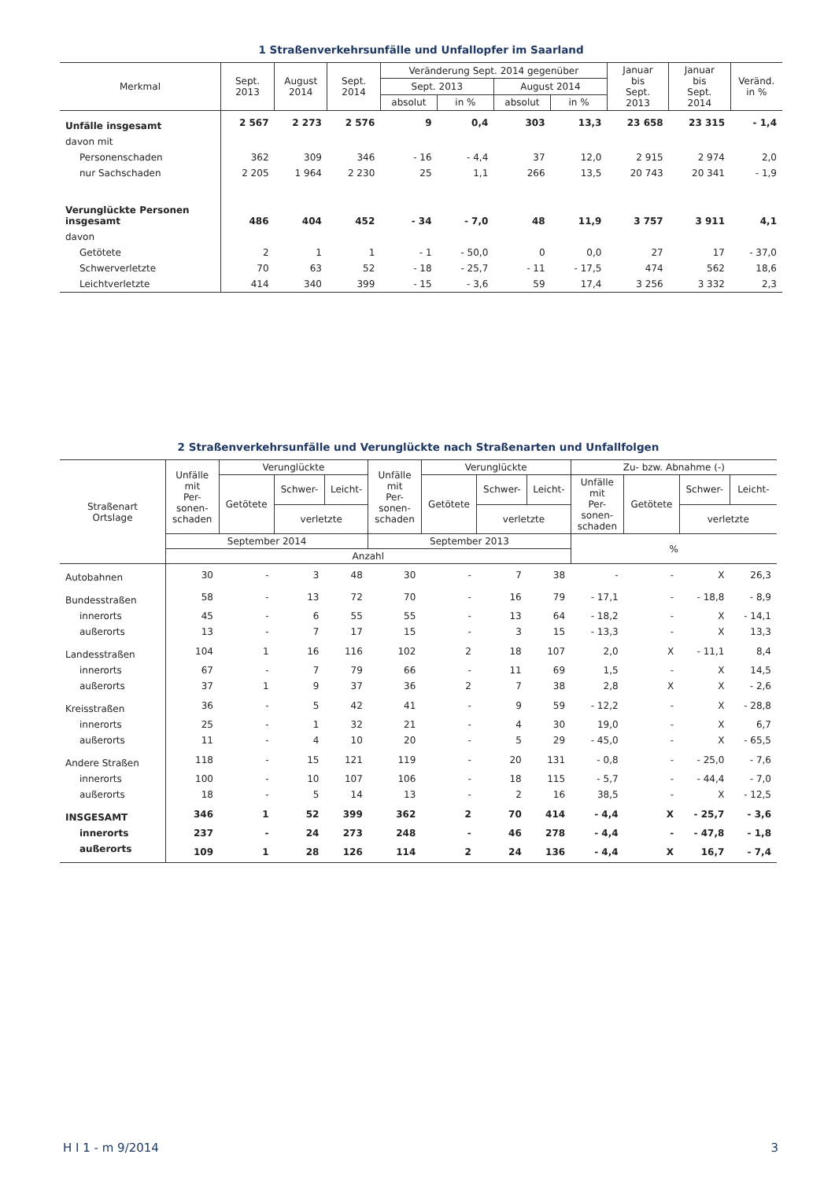1 Straßenverkehrsunfälle und Unfallopfer im Saarland
| Merkmal | Sept. 2013 | August 2014 | Sept. 2014 | Veränderung Sept. 2014 gegenüber | | | | Januar bis Sept. 2013 | Januar bis Sept. 2014 | Veränd. in % |
| --- | --- | --- | --- | --- | --- | --- | --- | --- | --- | --- |
| | | | | Sept. 2013 | | August 2014 | | | | |
| | | | | absolut | in % | absolut | in % | | | |
| Unfälle insgesamt | 2 567 | 2 273 | 2 576 | 9 | 0,4 | 303 | 13,3 | 23 658 | 23 315 | - 1,4 |
| davon mit | | | | | | | | | | |
| Personenschaden | 362 | 309 | 346 | - 16 | - 4,4 | 37 | 12,0 | 2 915 | 2 974 | 2,0 |
| nur Sachschaden | 2 205 | 1 964 | 2 230 | 25 | 1,1 | 266 | 13,5 | 20 743 | 20 341 | - 1,9 |
| Verunglückte Personen insgesamt | 486 | 404 | 452 | - 34 | - 7,0 | 48 | 11,9 | 3 757 | 3 911 | 4,1 |
| davon | | | | | | | | | | |
| Getötete | 2 | 1 | 1 | - 1 | - 50,0 | 0 | 0,0 | 27 | 17 | - 37,0 |
| Schwerverletzte | 70 | 63 | 52 | - 18 | - 25,7 | - 11 | - 17,5 | 474 | 562 | 18,6 |
| Leichtverletzte | 414 | 340 | 399 | - 15 | - 3,6 | 59 | 17,4 | 3 256 | 3 332 | 2,3 |
2 Straßenverkehrsunfälle und Verunglückte nach Straßenarten und Unfallfolgen
| Straßenart Ortslage | Unfälle mit Per- sonen- schaden | Verunglückte | | | Unfälle mit Per- sonen- schaden | Verunglückte | | | Zu- bzw. Abnahme (-) | | | |
| --- | --- | --- | --- | --- | --- | --- | --- | --- | --- | --- | --- | --- |
| | | Getötete | Schwer- | Leicht- | | Getötete | Schwer- | Leicht- | Unfälle mit Per- sonen- schaden | Getötete | Schwer- | Leicht- |
| | | | verletzte | | | | verletzte | | | | verletzte | |
| | September 2014 | | | | September 2013 | | | | % | | | |
| | Anzahl | | | | | | | | | | | |
| Autobahnen | 30 | - | 3 | 48 | 30 | - | 7 | 38 | - | - | X | 26,3 |
| Bundesstraßen | 58 | - | 13 | 72 | 70 | - | 16 | 79 | - 17,1 | - | - 18,8 | - 8,9 |
| innerorts | 45 | - | 6 | 55 | 55 | - | 13 | 64 | - 18,2 | - | X | - 14,1 |
| außerorts | 13 | - | 7 | 17 | 15 | - | 3 | 15 | - 13,3 | - | X | 13,3 |
| Landesstraßen | 104 | 1 | 16 | 116 | 102 | 2 | 18 | 107 | 2,0 | X | - 11,1 | 8,4 |
| innerorts | 67 | - | 7 | 79 | 66 | - | 11 | 69 | 1,5 | - | X | 14,5 |
| außerorts | 37 | 1 | 9 | 37 | 36 | 2 | 7 | 38 | 2,8 | X | X | - 2,6 |
| Kreisstraßen | 36 | - | 5 | 42 | 41 | - | 9 | 59 | - 12,2 | - | X | - 28,8 |
| innerorts | 25 | - | 1 | 32 | 21 | - | 4 | 30 | 19,0 | - | X | 6,7 |
| außerorts | 11 | - | 4 | 10 | 20 | - | 5 | 29 | - 45,0 | - | X | - 65,5 |
| Andere Straßen | 118 | - | 15 | 121 | 119 | - | 20 | 131 | - 0,8 | - | - 25,0 | - 7,6 |
| innerorts | 100 | - | 10 | 107 | 106 | - | 18 | 115 | - 5,7 | - | - 44,4 | - 7,0 |
| außerorts | 18 | - | 5 | 14 | 13 | - | 2 | 16 | 38,5 | - | X | - 12,5 |
| INSGESAMT | 346 | 1 | 52 | 399 | 362 | 2 | 70 | 414 | - 4,4 | X | - 25,7 | - 3,6 |
| innerorts | 237 | - | 24 | 273 | 248 | - | 46 | 278 | - 4,4 | - | - 47,8 | - 1,8 |
| außerorts | 109 | 1 | 28 | 126 | 114 | 2 | 24 | 136 | - 4,4 | X | 16,7 | - 7,4 |
H I 1 - m 9/2014 3